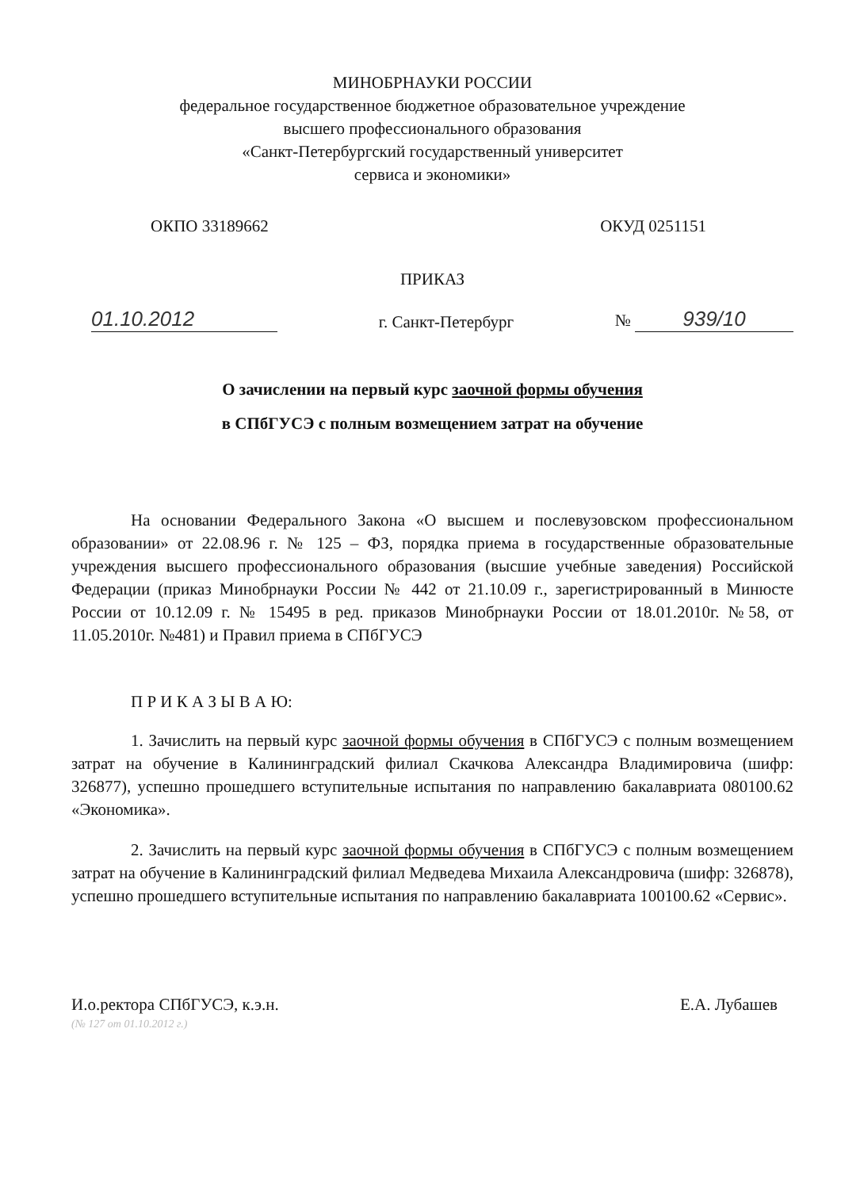МИНОБРНАУКИ РОССИИ
федеральное государственное бюджетное образовательное учреждение
высшего профессионального образования
«Санкт-Петербургский государственный университет
сервиса и экономики»
ОКПО 33189662 ОКУД 0251151
ПРИКАЗ
01.10.2012 г. Санкт-Петербург № 939/10
О зачислении на первый курс заочной формы обучения
в СПбГУСЭ с полным возмещением затрат на обучение
На основании Федерального Закона «О высшем и послевузовском профессиональном образовании» от 22.08.96 г. № 125 – ФЗ, порядка приема в государственные образовательные учреждения высшего профессионального образования (высшие учебные заведения) Российской Федерации (приказ Минобрнауки России № 442 от 21.10.09 г., зарегистрированный в Минюсте России от 10.12.09 г. № 15495 в ред. приказов Минобрнауки России от 18.01.2010г. №58, от 11.05.2010г. №481) и Правил приема в СПбГУСЭ
П Р И К А З Ы В А Ю:
1. Зачислить на первый курс заочной формы обучения в СПбГУСЭ с полным возмещением затрат на обучение в Калининградский филиал Скачкова Александра Владимировича (шифр: 326877), успешно прошедшего вступительные испытания по направлению бакалавриата 080100.62 «Экономика».
2. Зачислить на первый курс заочной формы обучения в СПбГУСЭ с полным возмещением затрат на обучение в Калининградский филиал Медведева Михаила Александровича (шифр: 326878), успешно прошедшего вступительные испытания по направлению бакалавриата 100100.62 «Сервис».
И.о.ректора СПбГУСЭ, к.э.н. Е.А. Лубашев
(№ 127 от 01.10.2012 г.)